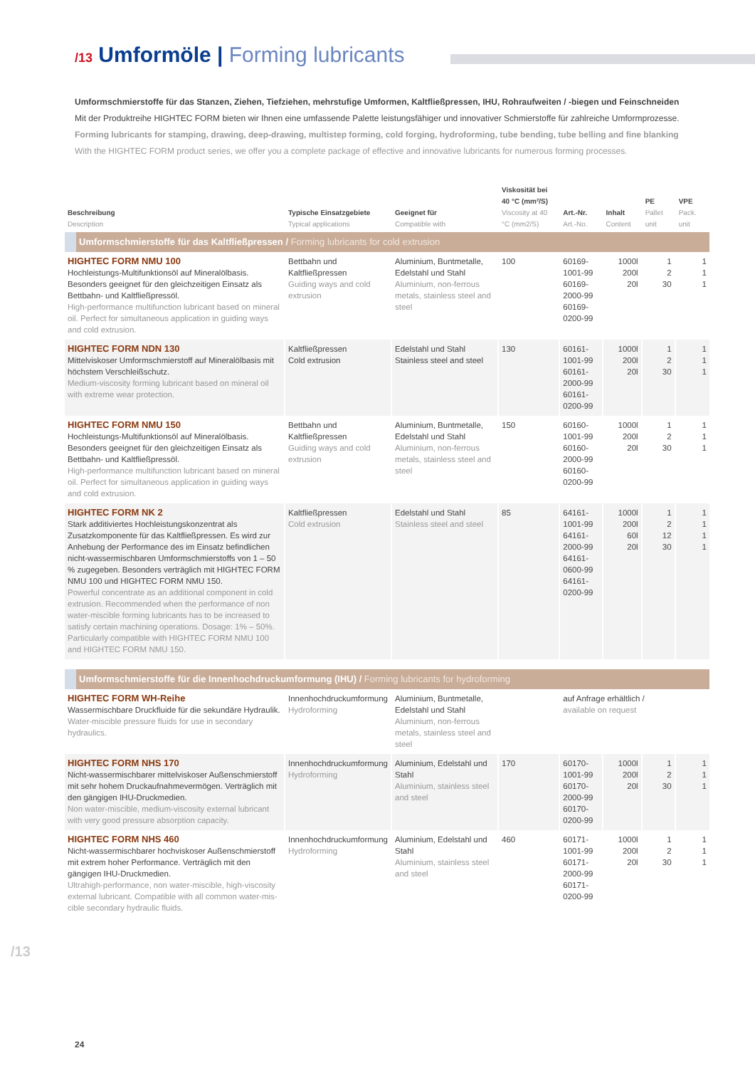/13 Umformöle | Forming lubricants
Umformschmierstoffe für das Stanzen, Ziehen, Tiefziehen, mehrstufige Umformen, Kaltfließpressen, IHU, Rohraufweiten / -biegen und Feinschneiden
Mit der Produktreihe HIGHTEC FORM bieten wir Ihnen eine umfassende Palette leistungsfähiger und innovativer Schmierstoffe für zahlreiche Umform­prozesse.
Forming lubricants for stamping, drawing, deep-drawing, multistep forming, cold forging, hydroforming, tube bending, tube belling and fine blanking
With the HIGHTEC FORM product series, we offer you a complete package of effective and innovative lubricants for numerous forming processes.
| Beschreibung Description | Typische Einsatzgebiete Typical applications | Geeignet für Compatible with | Viskosität bei 40 °C (mm²/S) Viscosity at 40 °C (mm2/S) | Art.-Nr. Art.-No. | Inhalt Content | PE Pallet unit | VPE Pack. unit |
| --- | --- | --- | --- | --- | --- | --- | --- |
| Umformschmierstoffe für das Kaltfließpressen / Forming lubricants for cold extrusion | | | | | | | |
| HIGHTEC FORM NMU 100 Hochleistungs-Multifunktionsöl auf Mineralölbasis. Besonders geeignet für den gleichzeitigen Einsatz als Bettbahn- und Kaltfließpressöl. High-performance multifunction lubricant based on mineral oil. Perfect for simultaneous application in guiding ways and cold extrusion. | Bettbahn und Kaltfließpressen Guiding ways and cold extrusion | Aluminium, Buntmetalle, Edelstahl und Stahl Aluminium, non-ferrous metals, stainless steel and steel | 100 | 60169-1001-99 60169-2000-99 60169-0200-99 | 1000l 200l 20l | 1 2 30 | 1 1 1 |
| HIGHTEC FORM NDN 130 Mittelviskoser Umformschmierstoff auf Mineralölbasis mit höchstem Verschleißschutz. Medium-viscosity forming lubricant based on mineral oil with extreme wear protection. | Kaltfließpressen Cold extrusion | Edelstahl und Stahl Stainless steel and steel | 130 | 60161-1001-99 60161-2000-99 60161-0200-99 | 1000l 200l 20l | 1 2 30 | 1 1 1 |
| HIGHTEC FORM NMU 150 Hochleistungs-Multifunktionsöl auf Mineralölbasis. Besonders geeignet für den gleichzeitigen Einsatz als Bettbahn- und Kaltfließpressöl. High-performance multifunction lubricant based on mineral oil. Perfect for simultaneous application in guiding ways and cold extrusion. | Bettbahn und Kaltfließpressen Guiding ways and cold extrusion | Aluminium, Buntmetalle, Edelstahl und Stahl Aluminium, non-ferrous metals, stainless steel and steel | 150 | 60160-1001-99 60160-2000-99 60160-0200-99 | 1000l 200l 20l | 1 2 30 | 1 1 1 |
| HIGHTEC FORM NK 2 Stark additiviertes Hochleistungskonzentrat als Zusatzkomponente für das Kaltfließpressen. Es wird zur Anhebung der Performance des im Einsatz befindlichen nicht-wassermischbaren Umformschmierstoffs von 1 – 50 % zugegeben. Besonders verträglich mit HIGHTEC FORM NMU 100 und HIGHTEC FORM NMU 150. Powerful concentrate as an additional component in cold extrusion. Recommended when the performance of non water-miscible forming lubricants has to be increased to satisfy certain machining operations. Dosage: 1% – 50%. Particularly compatible with HIGHTEC FORM NMU 100 and HIGHTEC FORM NMU 150. | Kaltfließpressen Cold extrusion | Edelstahl und Stahl Stainless steel and steel | 85 | 64161-1001-99 64161-2000-99 64161-0600-99 64161-0200-99 | 1000l 200l 60l 20l | 1 2 12 30 | 1 1 1 1 |
| Umformschmierstoffe für die Innenhochdruckumformung (IHU) / Forming lubricants for hydroforming | | | | | | | |
| HIGHTEC FORM WH-Reihe Wassermischbare Druckfluide für die sekundäre Hydraulik. Water-miscible pressure fluids for use in secondary hydraulics. | Innenhochdruck­umformung Hydroforming | Aluminium, Buntmetalle, Edelstahl und Stahl Aluminium, non-ferrous metals, stainless steel and steel | | auf Anfrage erhältlich / available on request | | | |
| HIGHTEC FORM NHS 170 Nicht-wassermischbarer mittelviskoser Außenschmierstoff mit sehr hohem Druckaufnahmevermögen. Verträglich mit den gängigen IHU-Druckmedien. Non water-miscible, medium-viscosity external lubricant with very good pressure absorption capacity. | Innenhochdruck­umformung Hydroforming | Aluminium, Edelstahl und Stahl Aluminium, stainless steel and steel | 170 | 60170-1001-99 60170-2000-99 60170-0200-99 | 1000l 200l 20l | 1 2 30 | 1 1 1 |
| HIGHTEC FORM NHS 460 Nicht-wassermischbarer hochviskoser Außenschmierstoff mit extrem hoher Performance. Verträglich mit den gängigen IHU-Druckmedien. Ultrahigh-performance, non water-miscible, high-viscosity external lubricant. Compatible with all common water-mis­cible secondary hydraulic fluids. | Innenhochdruck­umformung Hydroforming | Aluminium, Edelstahl und Stahl Aluminium, stainless steel and steel | 460 | 60171-1001-99 60171-2000-99 60171-0200-99 | 1000l 200l 20l | 1 2 30 | 1 1 1 |
/13
24